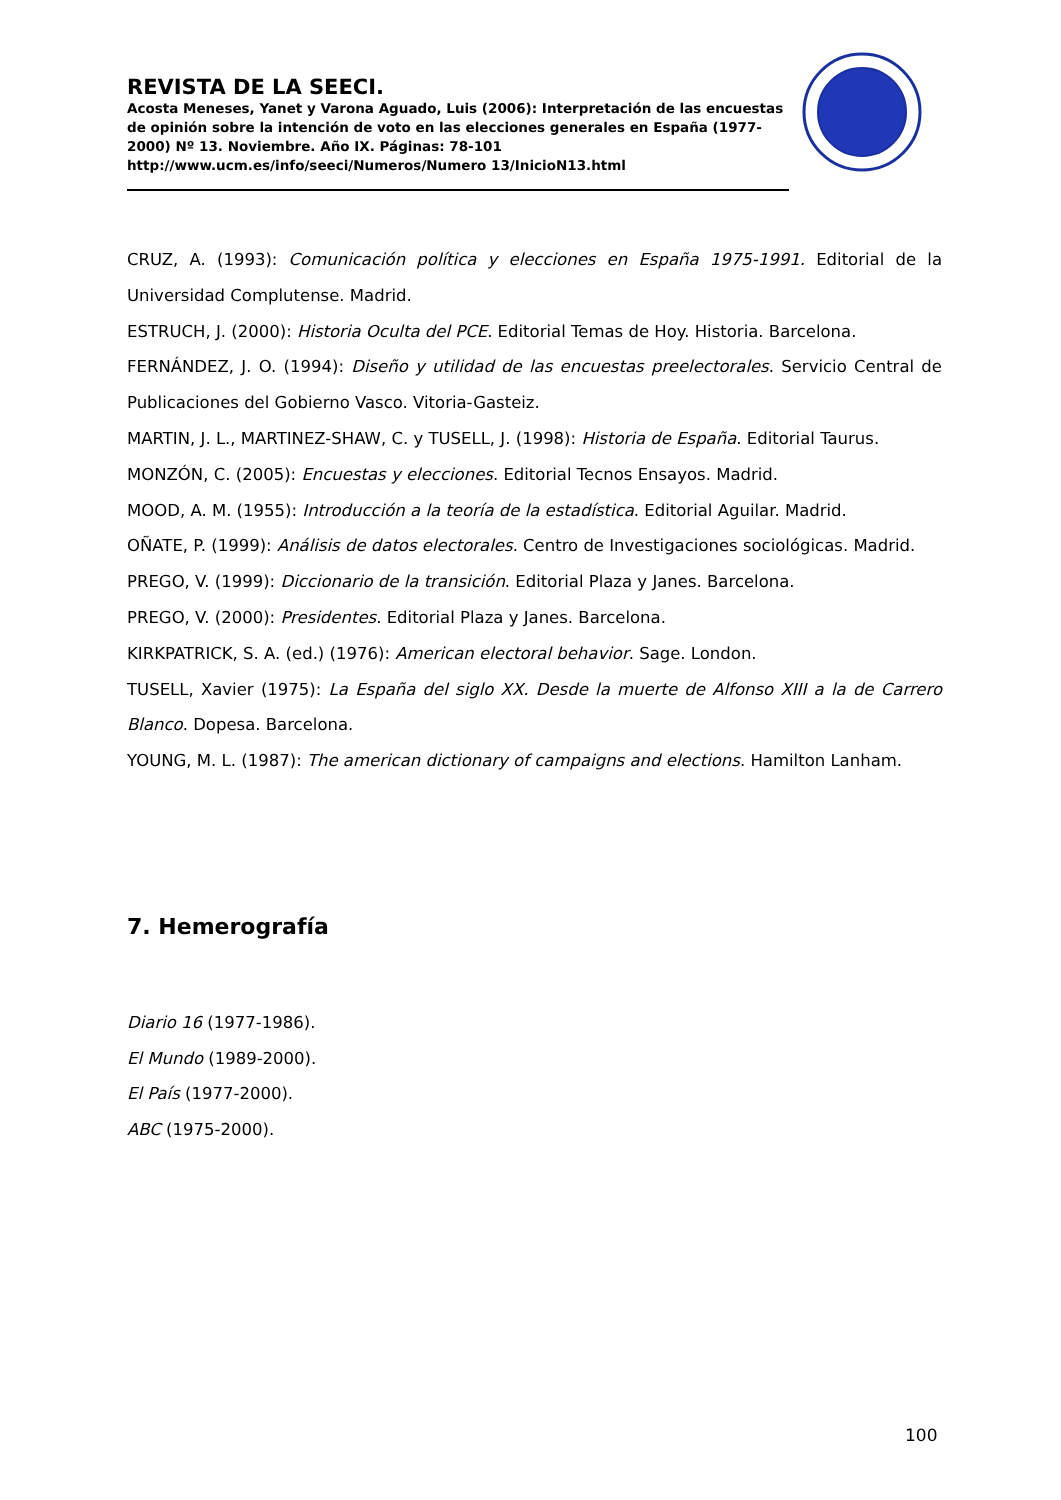REVISTA DE LA SEECI.
Acosta Meneses, Yanet y Varona Aguado, Luis (2006): Interpretación de las encuestas de opinión sobre la intención de voto en las elecciones generales en España (1977-2000) Nº 13. Noviembre. Año IX. Páginas: 78-101
http://www.ucm.es/info/seeci/Numeros/Numero 13/InicioN13.html
CRUZ, A. (1993): Comunicación política y elecciones en España 1975-1991. Editorial de la Universidad Complutense. Madrid.
ESTRUCH, J. (2000): Historia Oculta del PCE. Editorial Temas de Hoy. Historia. Barcelona.
FERNÁNDEZ, J. O. (1994): Diseño y utilidad de las encuestas preelectorales. Servicio Central de Publicaciones del Gobierno Vasco. Vitoria-Gasteiz.
MARTIN, J. L., MARTINEZ-SHAW, C. y TUSELL, J. (1998): Historia de España. Editorial Taurus.
MONZÓN, C. (2005): Encuestas y elecciones. Editorial Tecnos Ensayos. Madrid.
MOOD, A. M. (1955): Introducción a la teoría de la estadística. Editorial Aguilar. Madrid.
OÑATE, P. (1999): Análisis de datos electorales. Centro de Investigaciones sociológicas. Madrid.
PREGO, V. (1999): Diccionario de la transición. Editorial Plaza y Janes. Barcelona.
PREGO, V. (2000): Presidentes. Editorial Plaza y Janes. Barcelona.
KIRKPATRICK, S. A. (ed.) (1976): American electoral behavior. Sage. London.
TUSELL, Xavier (1975): La España del siglo XX. Desde la muerte de Alfonso XIII a la de Carrero Blanco. Dopesa. Barcelona.
YOUNG, M. L. (1987): The american dictionary of campaigns and elections. Hamilton Lanham.
7. Hemerografía
Diario 16 (1977-1986).
El Mundo (1989-2000).
El País (1977-2000).
ABC (1975-2000).
100